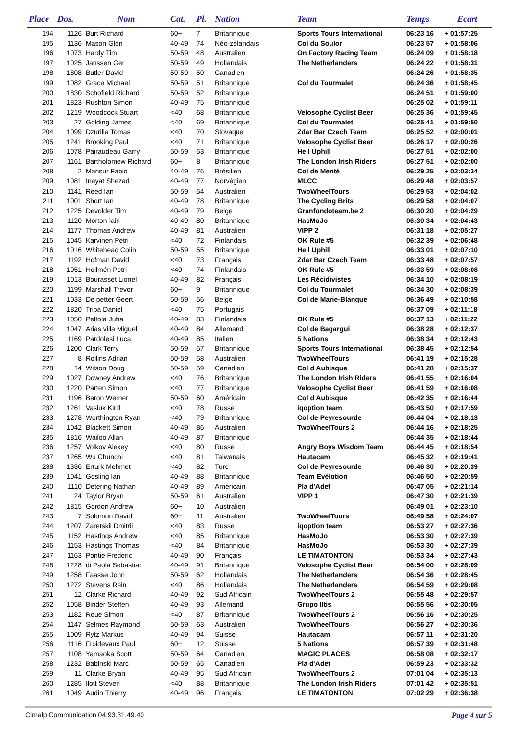| Place | Dos. | Nom | Cat. | Pl. | Nation | Team | Temps | Ecart |
| --- | --- | --- | --- | --- | --- | --- | --- | --- |
| 194 | 1126 | Burt Richard | 60+ | 7 | Britannique | Sports Tours International | 06:23:16 | + 01:57:25 |
| 195 | 1136 | Mason Glen | 40-49 | 74 | Néo-zélandais | Col du Soulor | 06:23:57 | + 01:58:06 |
| 196 | 1073 | Hardy Tim | 50-59 | 48 | Australien | On Factory Racing Team | 06:24:09 | + 01:58:18 |
| 197 | 1025 | Janssen Ger | 50-59 | 49 | Hollandais | The Netherlanders | 06:24:22 | + 01:58:31 |
| 198 | 1808 | Butler David | 50-59 | 50 | Canadien | | 06:24:26 | + 01:58:35 |
| 199 | 1082 | Grace Michael | 50-59 | 51 | Britannique | Col du Tourmalet | 06:24:36 | + 01:58:45 |
| 200 | 1830 | Schofield Richard | 50-59 | 52 | Britannique | | 06:24:51 | + 01:59:00 |
| 201 | 1823 | Rushton Simon | 40-49 | 75 | Britannique | | 06:25:02 | + 01:59:11 |
| 202 | 1219 | Woodcock Stuart | <40 | 68 | Britannique | Velosophe Cyclist Beer | 06:25:36 | + 01:59:45 |
| 203 | 27 | Golding James | <40 | 69 | Britannique | Col du Tourmalet | 06:25:41 | + 01:59:50 |
| 204 | 1099 | Dzurilla Tomas | <40 | 70 | Slovaque | Zdar Bar Czech Team | 06:25:52 | + 02:00:01 |
| 205 | 1241 | Brooking Paul | <40 | 71 | Britannique | Velosophe Cyclist Beer | 06:26:17 | + 02:00:26 |
| 206 | 1078 | Pairaudeau Garry | 50-59 | 53 | Britannique | Hell Uphill | 06:27:51 | + 02:02:00 |
| 207 | 1161 | Bartholomew Richard | 60+ | 8 | Britannique | The London Irish Riders | 06:27:51 | + 02:02:00 |
| 208 | 2 | Mansur Fabio | 40-49 | 76 | Brésilien | Col de Menté | 06:29:25 | + 02:03:34 |
| 209 | 1081 | Inayat Shezad | 40-49 | 77 | Norvégien | MLCC | 06:29:48 | + 02:03:57 |
| 210 | 1141 | Reed Ian | 50-59 | 54 | Australien | TwoWheelTours | 06:29:53 | + 02:04:02 |
| 211 | 1001 | Short Ian | 40-49 | 78 | Britannique | The Cycling Brits | 06:29:58 | + 02:04:07 |
| 212 | 1225 | Devolder Tim | 40-49 | 79 | Belge | Granfondoteam.be 2 | 06:30:20 | + 02:04:29 |
| 213 | 1120 | Morton Iain | 40-49 | 80 | Britannique | HasMoJo | 06:30:34 | + 02:04:43 |
| 214 | 1177 | Thomas Andrew | 40-49 | 81 | Australien | VIPP 2 | 06:31:18 | + 02:05:27 |
| 215 | 1045 | Karvinen Petri | <40 | 72 | Finlandais | OK Rule #5 | 06:32:39 | + 02:06:48 |
| 216 | 1016 | Whitehead Colin | 50-59 | 55 | Britannique | Hell Uphill | 06:33:01 | + 02:07:10 |
| 217 | 1192 | Hofman David | <40 | 73 | Français | Zdar Bar Czech Team | 06:33:48 | + 02:07:57 |
| 218 | 1051 | Hollmén Petri | <40 | 74 | Finlandais | OK Rule #5 | 06:33:59 | + 02:08:08 |
| 219 | 1013 | Bourasset Lionel | 40-49 | 82 | Français | Les Récidivistes | 06:34:10 | + 02:08:19 |
| 220 | 1199 | Marshall Trevor | 60+ | 9 | Britannique | Col du Tourmalet | 06:34:30 | + 02:08:39 |
| 221 | 1033 | De petter Geert | 50-59 | 56 | Belge | Col de Marie-Blanque | 06:36:49 | + 02:10:58 |
| 222 | 1820 | Tripa Daniel | <40 | 75 | Portugais | | 06:37:09 | + 02:11:18 |
| 223 | 1050 | Peltola Juha | 40-49 | 83 | Finlandais | OK Rule #5 | 06:37:13 | + 02:11:22 |
| 224 | 1047 | Arias villa Miguel | 40-49 | 84 | Allemand | Col de Bagargui | 06:38:28 | + 02:12:37 |
| 225 | 1169 | Pardolesi Luca | 40-49 | 85 | Italien | 5 Nations | 06:38:34 | + 02:12:43 |
| 226 | 1200 | Clark Terry | 50-59 | 57 | Britannique | Sports Tours International | 06:38:45 | + 02:12:54 |
| 227 | 8 | Rollins Adrian | 50-59 | 58 | Australien | TwoWheelTours | 06:41:19 | + 02:15:28 |
| 228 | 14 | Wilson Doug | 50-59 | 59 | Canadien | Col d Aubisque | 06:41:28 | + 02:15:37 |
| 229 | 1027 | Downey Andrew | <40 | 76 | Britannique | The London Irish Riders | 06:41:55 | + 02:16:04 |
| 230 | 1220 | Parten Simon | <40 | 77 | Britannique | Velosophe Cyclist Beer | 06:41:59 | + 02:16:08 |
| 231 | 1196 | Baron Werner | 50-59 | 60 | Américain | Col d Aubisque | 06:42:35 | + 02:16:44 |
| 232 | 1261 | Vasiuk Kirill | <40 | 78 | Russe | iqoption team | 06:43:50 | + 02:17:59 |
| 233 | 1278 | Worthington Ryan | <40 | 79 | Britannique | Col de Peyresourde | 06:44:04 | + 02:18:13 |
| 234 | 1042 | Blackett Simon | 40-49 | 86 | Australien | TwoWheelTours 2 | 06:44:16 | + 02:18:25 |
| 235 | 1816 | Wailoo Allan | 40-49 | 87 | Britannique | | 06:44:35 | + 02:18:44 |
| 236 | 1257 | Volkov Alexey | <40 | 80 | Russe | Angry Boys Wisdom Team | 06:44:45 | + 02:18:54 |
| 237 | 1265 | Wu Chunchi | <40 | 81 | Taiwanais | Hautacam | 06:45:32 | + 02:19:41 |
| 238 | 1336 | Erturk Mehmet | <40 | 82 | Turc | Col de Peyresourde | 06:46:30 | + 02:20:39 |
| 239 | 1041 | Gosling Ian | 40-49 | 88 | Britannique | Team Evélotion | 06:46:50 | + 02:20:59 |
| 240 | 1110 | Detering Nathan | 40-49 | 89 | Américain | Pla d'Adet | 06:47:05 | + 02:21:14 |
| 241 | 24 | Taylor Bryan | 50-59 | 61 | Australien | VIPP 1 | 06:47:30 | + 02:21:39 |
| 242 | 1815 | Gordon Andrew | 60+ | 10 | Australien | | 06:49:01 | + 02:23:10 |
| 243 | 7 | Solomon David | 60+ | 11 | Australien | TwoWheelTours | 06:49:58 | + 02:24:07 |
| 244 | 1207 | Zaretskii Dmitrii | <40 | 83 | Russe | iqoption team | 06:53:27 | + 02:27:36 |
| 245 | 1152 | Hastings Andrew | <40 | 85 | Britannique | HasMoJo | 06:53:30 | + 02:27:39 |
| 246 | 1153 | Hastings Thomas | <40 | 84 | Britannique | HasMoJo | 06:53:30 | + 02:27:39 |
| 247 | 1163 | Pontie Frederic | 40-49 | 90 | Français | LE TIMATONTON | 06:53:34 | + 02:27:43 |
| 248 | 1228 | di Paola Sebastian | 40-49 | 91 | Britannique | Velosophe Cyclist Beer | 06:54:00 | + 02:28:09 |
| 249 | 1258 | Faasse John | 50-59 | 62 | Hollandais | The Netherlanders | 06:54:36 | + 02:28:45 |
| 250 | 1272 | Stevens Rein | <40 | 86 | Hollandais | The Netherlanders | 06:54:59 | + 02:29:08 |
| 251 | 12 | Clarke Richard | 40-49 | 92 | Sud Africain | TwoWheelTours 2 | 06:55:48 | + 02:29:57 |
| 252 | 1058 | Binder Steffen | 40-49 | 93 | Allemand | Grupo Iltis | 06:55:56 | + 02:30:05 |
| 253 | 1182 | Roue Simon | <40 | 87 | Britannique | TwoWheelTours 2 | 06:56:16 | + 02:30:25 |
| 254 | 1147 | Selmes Raymond | 50-59 | 63 | Australien | TwoWheelTours | 06:56:27 | + 02:30:36 |
| 255 | 1009 | Rytz Markus | 40-49 | 94 | Suisse | Hautacam | 06:57:11 | + 02:31:20 |
| 256 | 1116 | Froidevaux Paul | 60+ | 12 | Suisse | 5 Nations | 06:57:39 | + 02:31:48 |
| 257 | 1108 | Yamaoka Scott | 50-59 | 64 | Canadien | MAGIC PLACES | 06:58:08 | + 02:32:17 |
| 258 | 1232 | Babinski Marc | 50-59 | 65 | Canadien | Pla d'Adet | 06:59:23 | + 02:33:32 |
| 259 | 11 | Clarke Bryan | 40-49 | 95 | Sud Africain | TwoWheelTours 2 | 07:01:04 | + 02:35:13 |
| 260 | 1285 | Ilott Steven | <40 | 88 | Britannique | The London Irish Riders | 07:01:42 | + 02:35:51 |
| 261 | 1049 | Audin Thierry | 40-49 | 96 | Français | LE TIMATONTON | 07:02:29 | + 02:36:38 |
Cimalp Communication 04.93.31.49.40 Page 4 sur 5